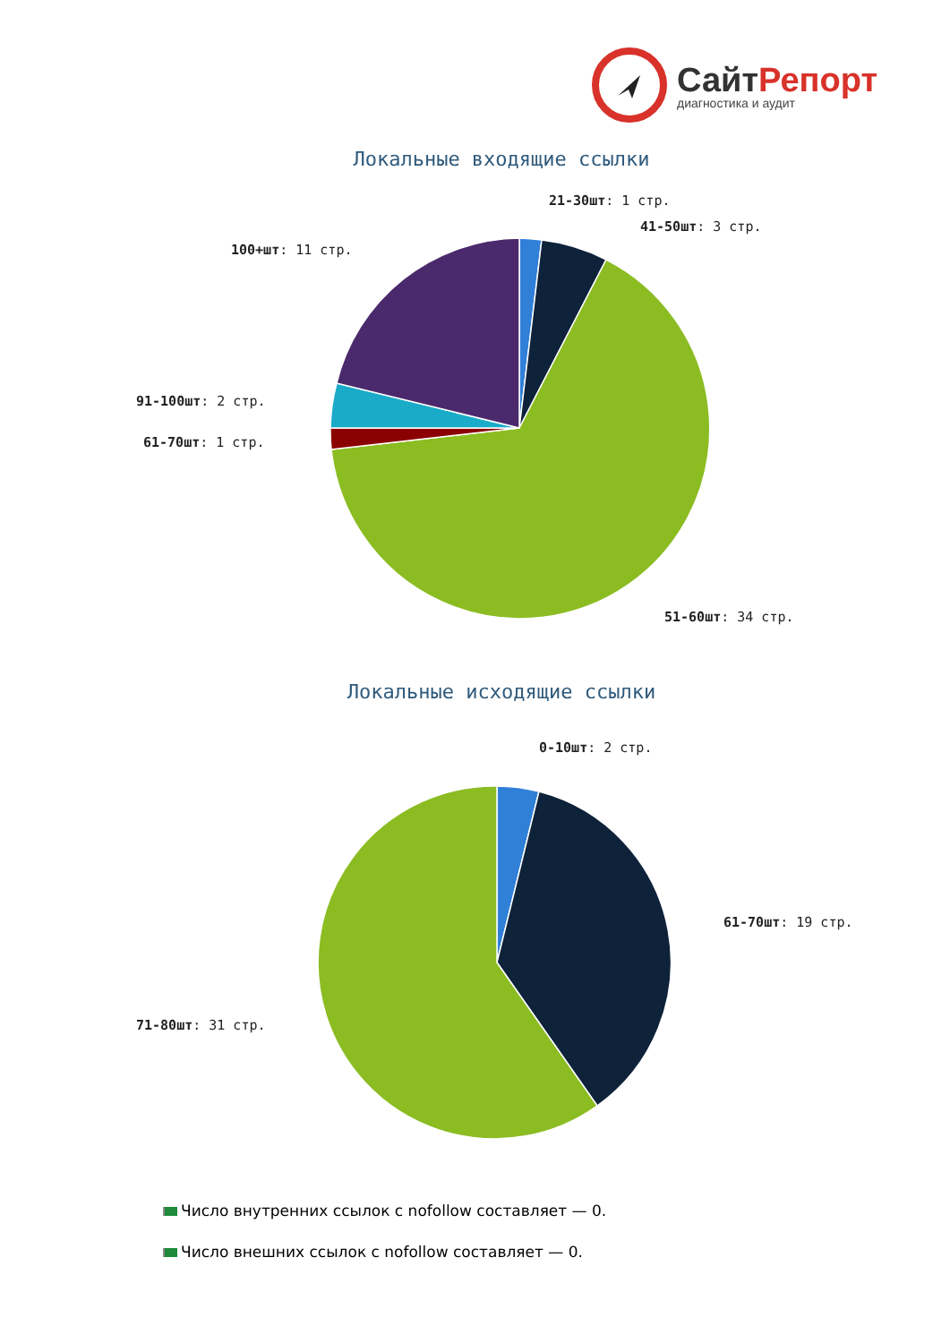СайтРепорт
диагностика и аудит
Локальные входящие ссылки
21-30шт: 1 стр.
41-50шт: 3 стр.
100+шт: 11 стр.
91-100шт: 2 стр.
61-70шт: 1 стр.
51-60шт: 34 стр.
Локальные исходящие ссылки
0-10шт: 2 стр.
61-70шт: 19 стр.
71-80шт: 31 стр.
Число внутренних ссылок с nofollow составляет — 0.
Число внешних ссылок с nofollow составляет — 0.